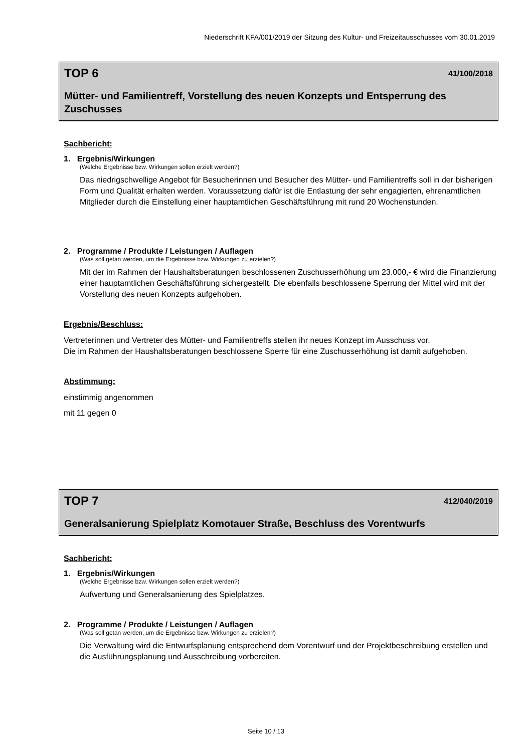Niederschrift KFA/001/2019 der Sitzung des Kultur- und Freizeitausschusses vom 30.01.2019
TOP 6 41/100/2018
Mütter- und Familientreff, Vorstellung des neuen Konzepts und Entsperrung des Zuschusses
Sachbericht:
1. Ergebnis/Wirkungen
(Welche Ergebnisse bzw. Wirkungen sollen erzielt werden?)
Das niedrigschwellige Angebot für Besucherinnen und Besucher des Mütter- und Familientreffs soll in der bisherigen Form und Qualität erhalten werden. Voraussetzung dafür ist die Entlastung der sehr engagierten, ehrenamtlichen Mitglieder durch die Einstellung einer hauptamtlichen Geschäftsführung mit rund 20 Wochenstunden.
2. Programme / Produkte / Leistungen / Auflagen
(Was soll getan werden, um die Ergebnisse bzw. Wirkungen zu erzielen?)
Mit der im Rahmen der Haushaltsberatungen beschlossenen Zuschusserhöhung um 23.000,- € wird die Finanzierung einer hauptamtlichen Geschäftsführung sichergestellt. Die ebenfalls beschlossene Sperrung der Mittel wird mit der Vorstellung des neuen Konzepts aufgehoben.
Ergebnis/Beschluss:
Vertreterinnen und Vertreter des Mütter- und Familientreffs stellen ihr neues Konzept im Ausschuss vor.
Die im Rahmen der Haushaltsberatungen beschlossene Sperre für eine Zuschusserhöhung ist damit aufgehoben.
Abstimmung:
einstimmig angenommen
mit 11 gegen 0
TOP 7 412/040/2019
Generalsanierung Spielplatz Komotauer Straße, Beschluss des Vorentwurfs
Sachbericht:
1. Ergebnis/Wirkungen
(Welche Ergebnisse bzw. Wirkungen sollen erzielt werden?)
Aufwertung und Generalsanierung des Spielplatzes.
2. Programme / Produkte / Leistungen / Auflagen
(Was soll getan werden, um die Ergebnisse bzw. Wirkungen zu erzielen?)
Die Verwaltung wird die Entwurfsplanung entsprechend dem Vorentwurf und der Projektbeschreibung erstellen und die Ausführungsplanung und Ausschreibung vorbereiten.
Seite 10 / 13